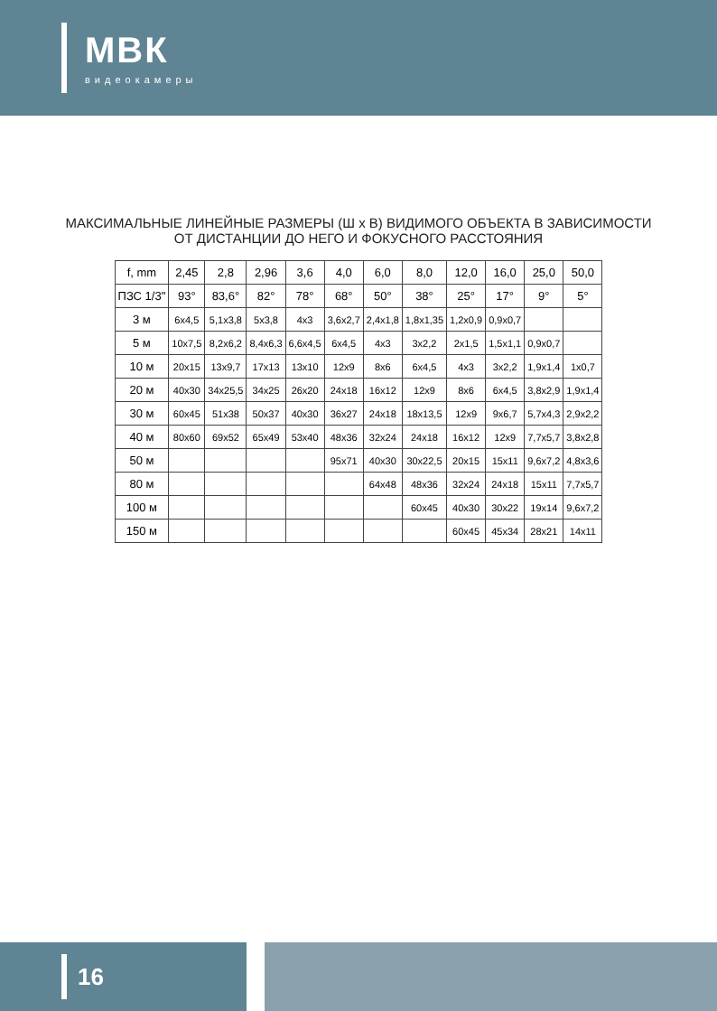МВК
видеокамеры
МАКСИМАЛЬНЫЕ ЛИНЕЙНЫЕ РАЗМЕРЫ (Ш х В) ВИДИМОГО ОБЪЕКТА В ЗАВИСИМОСТИ ОТ ДИСТАНЦИИ ДО НЕГО И ФОКУСНОГО РАССТОЯНИЯ
| f, mm | 2,45 | 2,8 | 2,96 | 3,6 | 4,0 | 6,0 | 8,0 | 12,0 | 16,0 | 25,0 | 50,0 |
| --- | --- | --- | --- | --- | --- | --- | --- | --- | --- | --- | --- |
| ПЗС 1/3" | 93° | 83,6° | 82° | 78° | 68° | 50° | 38° | 25° | 17° | 9° | 5° |
| 3 м | 6x4,5 | 5,1x3,8 | 5x3,8 | 4x3 | 3,6x2,7 | 2,4x1,8 | 1,8x1,35 | 1,2x0,9 | 0,9x0,7 | | |
| 5 м | 10x7,5 | 8,2x6,2 | 8,4x6,3 | 6,6x4,5 | 6x4,5 | 4x3 | 3x2,2 | 2x1,5 | 1,5x1,1 | 0,9x0,7 | |
| 10 м | 20x15 | 13x9,7 | 17x13 | 13x10 | 12x9 | 8x6 | 6x4,5 | 4x3 | 3x2,2 | 1,9x1,4 | 1x0,7 |
| 20 м | 40x30 | 34x25,5 | 34x25 | 26x20 | 24x18 | 16x12 | 12x9 | 8x6 | 6x4,5 | 3,8x2,9 | 1,9x1,4 |
| 30 м | 60x45 | 51x38 | 50x37 | 40x30 | 36x27 | 24x18 | 18x13,5 | 12x9 | 9x6,7 | 5,7x4,3 | 2,9x2,2 |
| 40 м | 80x60 | 69x52 | 65x49 | 53x40 | 48x36 | 32x24 | 24x18 | 16x12 | 12x9 | 7,7x5,7 | 3,8x2,8 |
| 50 м | | | | | 95x71 | 40x30 | 30x22,5 | 20x15 | 15x11 | 9,6x7,2 | 4,8x3,6 |
| 80 м | | | | | | 64x48 | 48x36 | 32x24 | 24x18 | 15x11 | 7,7x5,7 |
| 100 м | | | | | | | 60x45 | 40x30 | 30x22 | 19x14 | 9,6x7,2 |
| 150 м | | | | | | | | 60x45 | 45x34 | 28x21 | 14x11 |
16